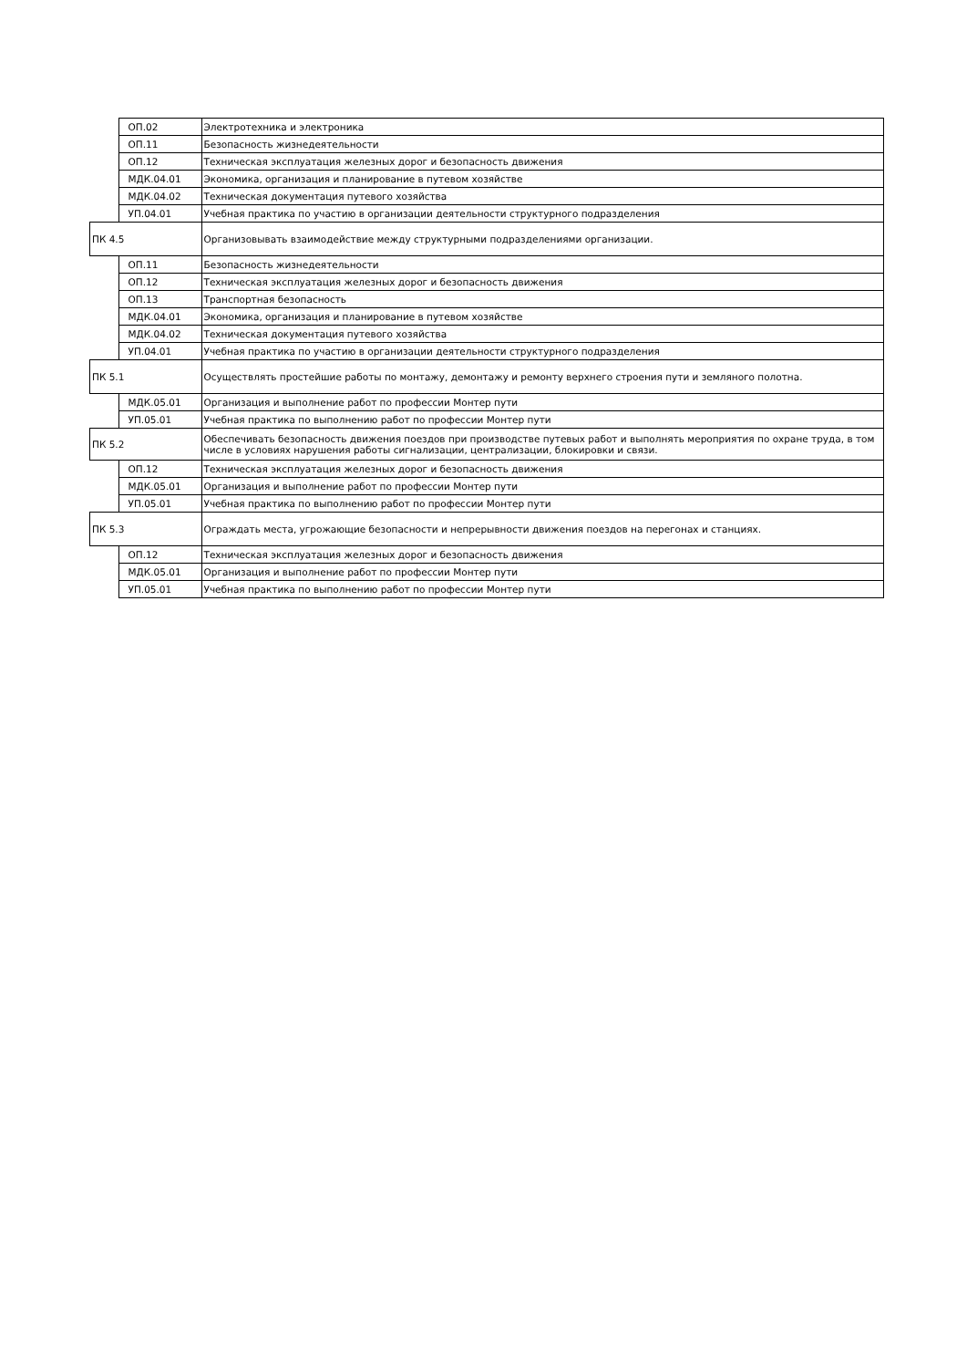| | ОП.02 | Электротехника и электроника |
| | ОП.11 | Безопасность жизнедеятельности |
| | ОП.12 | Техническая эксплуатация железных дорог и безопасность движения |
| | МДК.04.01 | Экономика, организация и планирование в путевом хозяйстве |
| | МДК.04.02 | Техническая документация путевого хозяйства |
| | УП.04.01 | Учебная практика по участию в организации деятельности структурного подразделения |
| ПК 4.5 | | Организовывать взаимодействие между структурными подразделениями организации. |
| | ОП.11 | Безопасность жизнедеятельности |
| | ОП.12 | Техническая эксплуатация железных дорог и безопасность движения |
| | ОП.13 | Транспортная безопасность |
| | МДК.04.01 | Экономика, организация и планирование в путевом хозяйстве |
| | МДК.04.02 | Техническая документация путевого хозяйства |
| | УП.04.01 | Учебная практика по участию в организации деятельности структурного подразделения |
| ПК 5.1 | | Осуществлять простейшие работы по монтажу, демонтажу и ремонту верхнего строения пути и земляного полотна. |
| | МДК.05.01 | Организация и выполнение работ по профессии Монтер пути |
| | УП.05.01 | Учебная практика по выполнению работ по профессии Монтер пути |
| ПК 5.2 | | Обеспечивать безопасность движения поездов при производстве путевых работ и выполнять мероприятия по охране труда, в том числе в условиях нарушения работы сигнализации, централизации, блокировки и связи. |
| | ОП.12 | Техническая эксплуатация железных дорог и безопасность движения |
| | МДК.05.01 | Организация и выполнение работ по профессии Монтер пути |
| | УП.05.01 | Учебная практика по выполнению работ по профессии Монтер пути |
| ПК 5.3 | | Ограждать места, угрожающие безопасности и непрерывности движения поездов на перегонах и станциях. |
| | ОП.12 | Техническая эксплуатация железных дорог и безопасность движения |
| | МДК.05.01 | Организация и выполнение работ по профессии Монтер пути |
| | УП.05.01 | Учебная практика по выполнению работ по профессии Монтер пути |